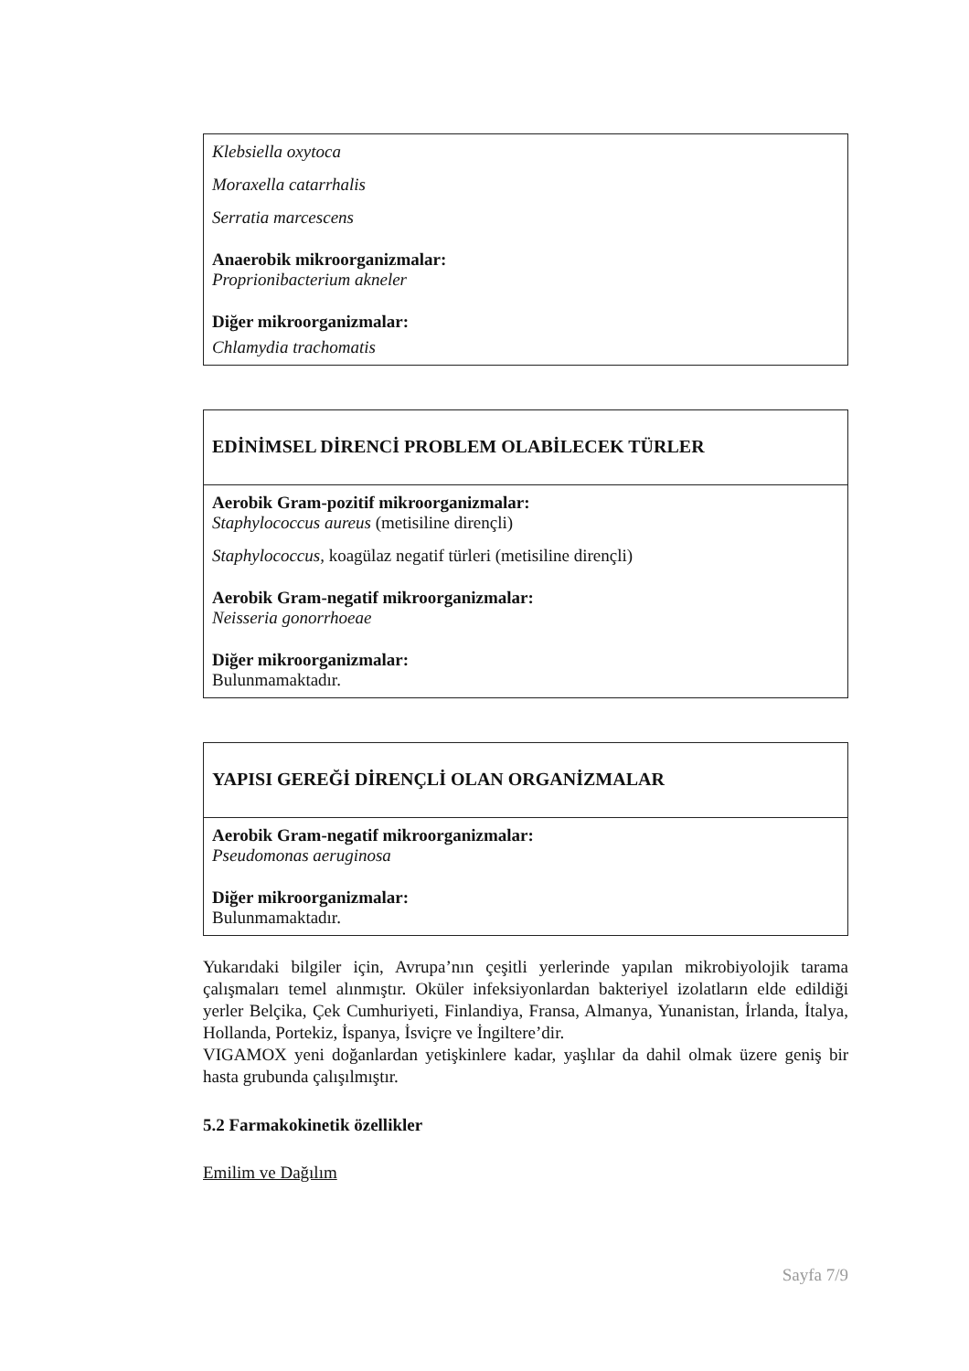| Klebsiella oxytoca Moraxella catarrhalis Serratia marcescens Anaerobik mikroorganizmalar: Proprionibacterium akneler Diğer mikroorganizmalar: Chlamydia trachomatis |
| EDİNİMSEL DİRENCİ PROBLEM OLABİLECEK TÜRLER |
| --- |
| Aerobik Gram-pozitif mikroorganizmalar: Staphylococcus aureus (metisiline dirençli) Staphylococcus, koagülaz negatif türleri (metisiline dirençli) Aerobik Gram-negatif mikroorganizmalar: Neisseria gonorrhoeae Diğer mikroorganizmalar: Bulunmamaktadır. |
| YAPISI GEREĞİ DİRENÇLİ OLAN ORGANİZMALAR |
| --- |
| Aerobik Gram-negatif mikroorganizmalar: Pseudomonas aeruginosa Diğer mikroorganizmalar: Bulunmamaktadır. |
Yukarıdaki bilgiler için, Avrupa’nın çeşitli yerlerinde yapılan mikrobiyolojik tarama çalışmaları temel alınmıştır. Oküler infeksiyonlardan bakteriyel izolatların elde edildiği yerler Belçika, Çek Cumhuriyeti, Finlandiya, Fransa, Almanya, Yunanistan, İrlanda, İtalya, Hollanda, Portekiz, İspanya, İsviçre ve İngiltere’dir.
VIGAMOX yeni doğanlardan yetişkinlere kadar, yaşlılar da dahil olmak üzere geniş bir hasta grubunda çalışılmıştır.
5.2 Farmakokinetik özellikler
Emilim ve Dağılım
Sayfa 7/9